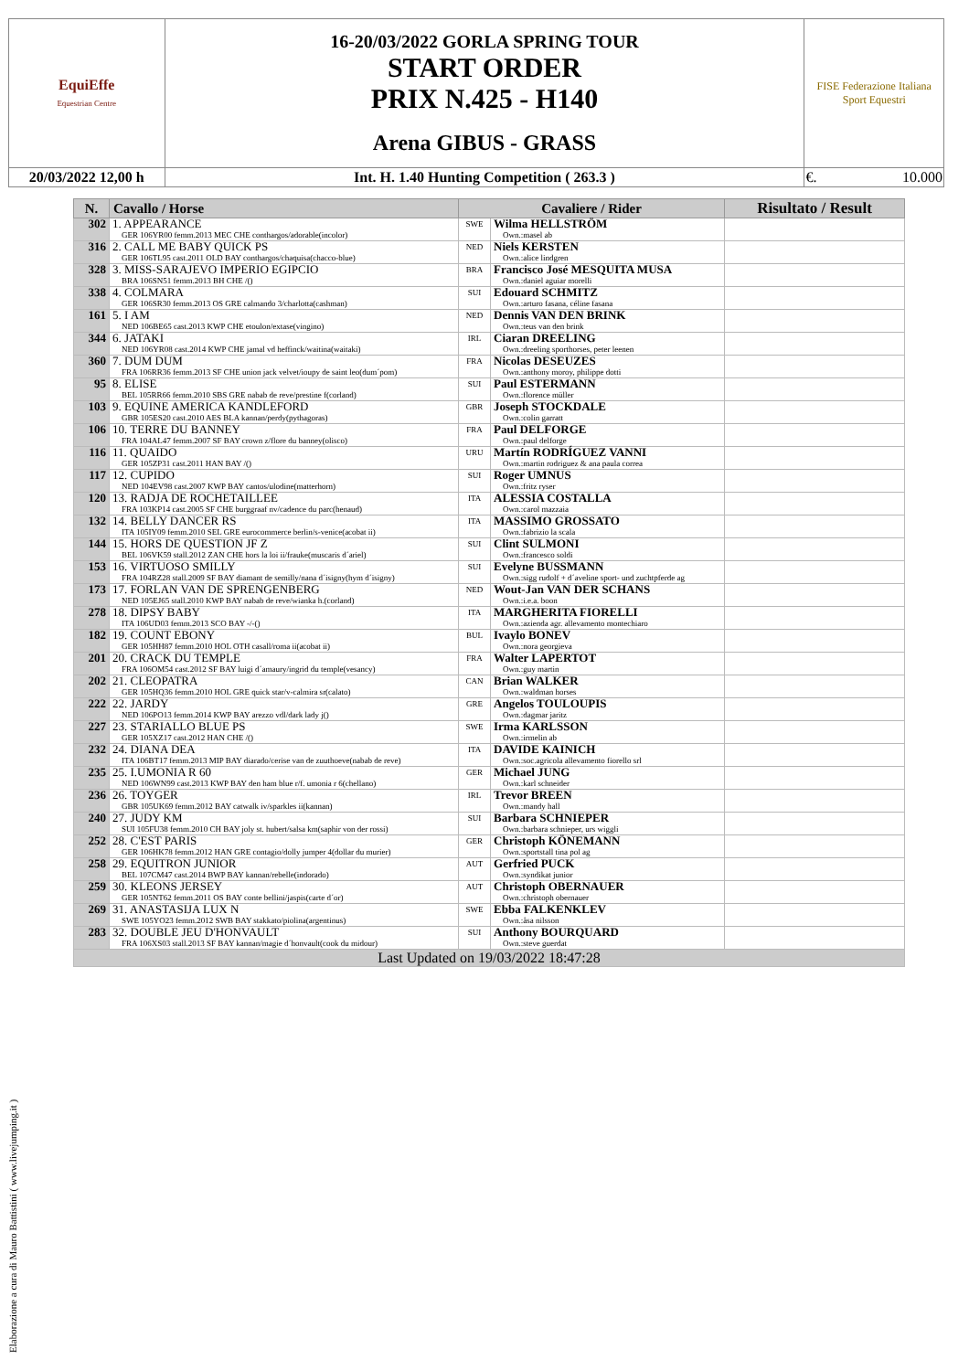| EquiEffe Equestrian Centre | 16-20/03/2022 GORLA SPRING TOUR START ORDER PRIX N.425 - H140 Arena GIBUS - GRASS | FISE Federazione Italiana Sport Equestri |
| 20/03/2022 12,00 h | Int. H. 1.40 Hunting Competition ( 263.3 ) | €. 10.000 |
| N. | Cavallo / Horse | Cavaliere / Rider | | Risultato / Result |
| --- | --- | --- | --- | --- |
| 302 | 1. APPEARANCE GER 106YR00 femm.2013 MEC CHE conthargos/adorable(incolor) | SWE | Wilma HELLSTRÖM Own.:masel ab | |
| 316 | 2. CALL ME BABY QUICK PS GER 106TL95 cast.2011 OLD BAY conthargos/chaquisa(chacco-blue) | NED | Niels KERSTEN Own.:alice lindgren | |
| 328 | 3. MISS-SARAJEVO IMPERIO EGIPCIO BRA 106SN51 femm.2013 BH CHE /() | BRA | Francisco José MESQUITA MUSA Own.:daniel aguiar morelli | |
| 338 | 4. COLMARA GER 106SR30 femm.2013 OS GRE calmando 3/charlotta(cashman) | SUI | Edouard SCHMITZ Own.:arturo fasana, céline fasana | |
| 161 | 5. I AM NED 106BE65 cast.2013 KWP CHE etoulon/extase(vingino) | NED | Dennis VAN DEN BRINK Own.:teus van den brink | |
| 344 | 6. JATAKI NED 106YR08 cast.2014 KWP CHE jamal vd heffinck/waitina(waitaki) | IRL | Ciaran DREELING Own.:dreeling sporthorses, peter leenen | |
| 360 | 7. DUM DUM FRA 106RR36 femm.2013 SF CHE union jack velvet/ioupy de saint leo(dum´pom) | FRA | Nicolas DESEUZES Own.:anthony moroy, philippe dotti | |
| 95 | 8. ELISE BEL 105RR66 femm.2010 SBS GRE nabab de reve/prestine f(corland) | SUI | Paul ESTERMANN Own.:florence müller | |
| 103 | 9. EQUINE AMERICA KANDLEFORD GBR 105ES20 cast.2010 AES BLA kannan/perdy(pythagoras) | GBR | Joseph STOCKDALE Own.:colin garratt | |
| 106 | 10. TERRE DU BANNEY FRA 104AL47 femm.2007 SF BAY crown z/flore du banney(olisco) | FRA | Paul DELFORGE Own.:paul delforge | |
| 116 | 11. QUAIDO GER 105ZP31 cast.2011 HAN BAY /() | URU | Martín RODRÍGUEZ VANNI Own.:martin rodriguez & ana paula correa | |
| 117 | 12. CUPIDO NED 104EV98 cast.2007 KWP BAY cantos/ulodine(matterhorn) | SUI | Roger UMNUS Own.:fritz ryser | |
| 120 | 13. RADJA DE ROCHETAILLEE FRA 103KP14 cast.2005 SF CHE burggraaf nv/cadence du parc(henaud) | ITA | ALESSIA COSTALLA Own.:carol mazzaia | |
| 132 | 14. BELLY DANCER RS ITA 105IY09 femm.2010 SEL GRE eurocommerce berlin/s-venice(acobat ii) | ITA | MASSIMO GROSSATO Own.:fabrizio la scala | |
| 144 | 15. HORS DE QUESTION JF Z BEL 106VK59 stall.2012 ZAN CHE hors la loi ii/frauke(muscaris d´ariel) | SUI | Clint SULMONI Own.:francesco soldi | |
| 153 | 16. VIRTUOSO SMILLY FRA 104RZ28 stall.2009 SF BAY diamant de semilly/nana d´isigny(hym d´isigny) | SUI | Evelyne BUSSMANN Own.:sigg rudolf + d´aveline sport- und zuchtpferde ag | |
| 173 | 17. FORLAN VAN DE SPRENGENBERG NED 105EJ65 stall.2010 KWP BAY nabab de reve/wianka h.(corland) | NED | Wout-Jan VAN DER SCHANS Own.:i.e.a. boon | |
| 278 | 18. DIPSY BABY ITA 106UD03 femm.2013 SCO BAY -/-() | ITA | MARGHERITA FIORELLI Own.:azienda agr. allevamento montechiaro | |
| 182 | 19. COUNT EBONY GER 105HH87 femm.2010 HOL OTH casall/roma ii(acobat ii) | BUL | Ivaylo BONEV Own.:nora georgieva | |
| 201 | 20. CRACK DU TEMPLE FRA 106OM54 cast.2012 SF BAY luigi d´amaury/ingrid du temple(vesancy) | FRA | Walter LAPERTOT Own.:guy martin | |
| 202 | 21. CLEOPATRA GER 105HQ36 femm.2010 HOL GRE quick star/v-calmira sr(calato) | CAN | Brian WALKER Own.:waldman horses | |
| 222 | 22. JARDY NED 106PO13 femm.2014 KWP BAY arezzo vdl/dark lady j() | GRE | Angelos TOULOUPIS Own.:dagmar jaritz | |
| 227 | 23. STARIALLO BLUE PS GER 105XZ17 cast.2012 HAN CHE /() | SWE | Irma KARLSSON Own.:irmelin ab | |
| 232 | 24. DIANA DEA ITA 106BT17 femm.2013 MIP BAY diarado/cerise van de zuuthoeve(nabab de reve) | ITA | DAVIDE KAINICH Own.:soc.agricola allevamento fiorello srl | |
| 235 | 25. I.UMONIA R 60 NED 106WN99 cast.2013 KWP BAY den ham blue r/f. umonia r 6(chellano) | GER | Michael JUNG Own.:karl schneider | |
| 236 | 26. TOYGER GBR 105UK69 femm.2012 BAY catwalk iv/sparkles ii(kannan) | IRL | Trevor BREEN Own.:mandy hall | |
| 240 | 27. JUDY KM SUI 105FU38 femm.2010 CH BAY joly st. hubert/salsa km(saphir von der rossi) | SUI | Barbara SCHNIEPER Own.:barbara schnieper, urs wiggli | |
| 252 | 28. C'EST PARIS GER 106HK78 femm.2012 HAN GRE contagio/dolly jumper 4(dollar du murier) | GER | Christoph KÖNEMANN Own.:sportstall tina pol ag | |
| 258 | 29. EQUITRON JUNIOR BEL 107CM47 cast.2014 BWP BAY kannan/rebelle(indorado) | AUT | Gerfried PUCK Own.:syndikat junior | |
| 259 | 30. KLEONS JERSEY GER 105NT62 femm.2011 OS BAY conte bellini/jaspis(carte d´or) | AUT | Christoph OBERNAUER Own.:christoph obernauer | |
| 269 | 31. ANASTASIJA LUX N SWE 105YO23 femm.2012 SWB BAY stakkato/piolina(argentinus) | SWE | Ebba FALKENKLEV Own.:åsa nilsson | |
| 283 | 32. DOUBLE JEU D'HONVAULT FRA 106XS03 stall.2013 SF BAY kannan/magie d´honvault(cook du midour) | SUI | Anthony BOURQUARD Own.:steve guerdat | |
| Last Updated on 19/03/2022 18:47:28 | | | | |
Elaborazione a cura di Mauro Battistini ( www.livejumping.it )